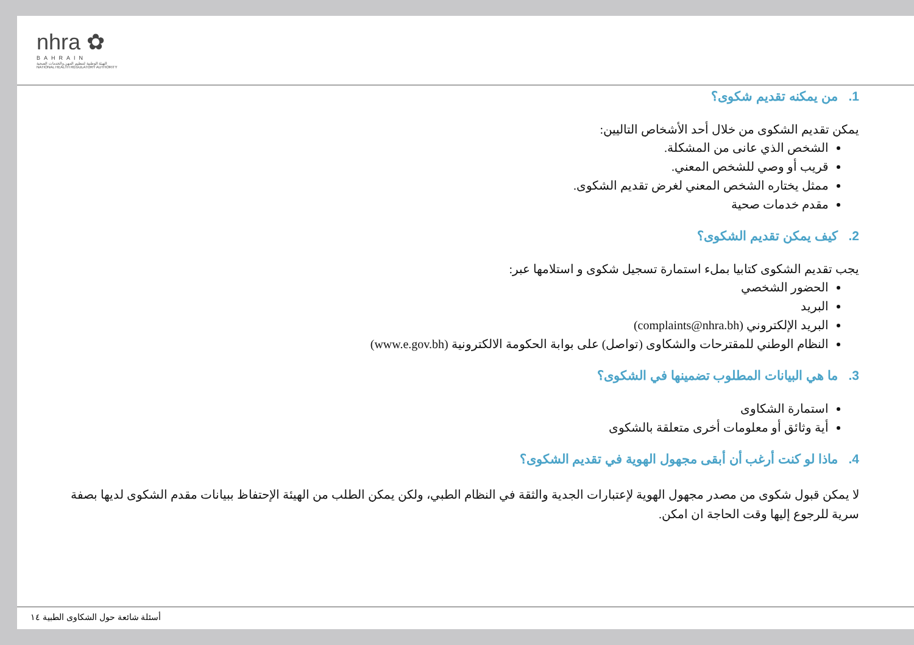nhra ✿
BAHRAIN
الهيئة الوطنية لتنظيم المهن والخدمات الصحية
NATIONAL HEALTH REGULATORY AUTHORITY
1. من يمكنه تقديم شكوى؟
يمكن تقديم الشكوى من خلال أحد الأشخاص التاليين:
الشخص الذي عانى من المشكلة.
قريب أو وصي للشخص المعني.
ممثل يختاره الشخص المعني لغرض تقديم الشكوى.
مقدم خدمات صحية
2. كيف يمكن تقديم الشكوى؟
يجب تقديم الشكوى كتابيا بملء استمارة تسجيل شكوى و استلامها عبر:
الحضور الشخصي
البريد
البريد الإلكتروني (complaints@nhra.bh)
النظام الوطني للمقترحات والشكاوى (تواصل) على بوابة الحكومة الالكترونية (www.e.gov.bh)
3. ما هي البيانات المطلوب تضمينها في الشكوى؟
استمارة الشكاوى
أية وثائق أو معلومات أخرى متعلقة بالشكوى
4. ماذا لو كنت أرغب أن أبقى مجهول الهوية في تقديم الشكوى؟
لا يمكن قبول شكوى من مصدر مجهول الهوية لإعتبارات الجدية والثقة في النظام الطبي، ولكن يمكن الطلب من الهيئة الإحتفاظ ببيانات مقدم الشكوى لديها بصفة سرية للرجوع إليها وقت الحاجة ان امكن.
أسئلة شائعة حول الشكاوى الطبية ١٤